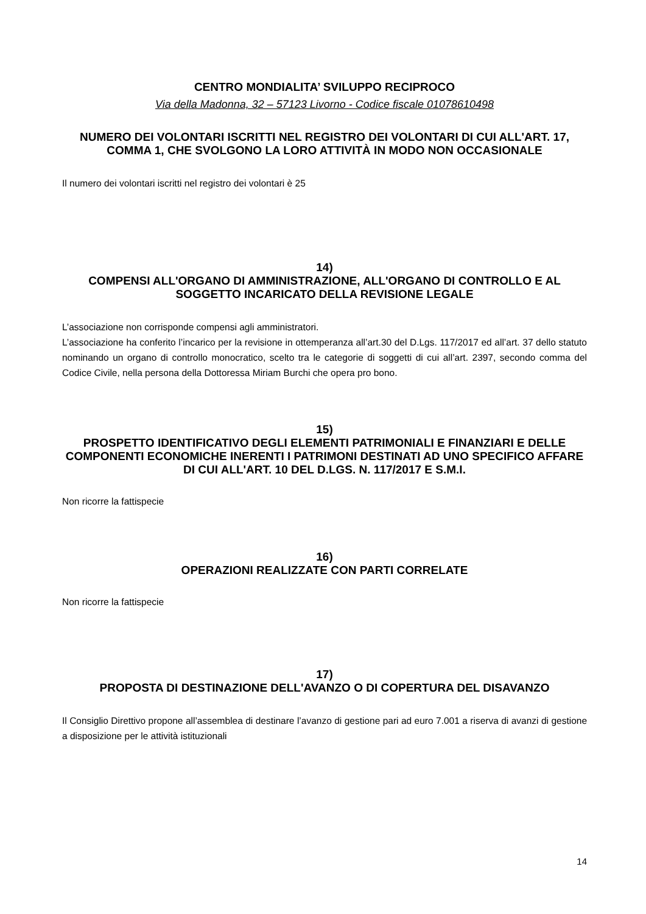CENTRO MONDIALITA’ SVILUPPO RECIPROCO
Via della Madonna, 32 – 57123 Livorno - Codice fiscale 01078610498
NUMERO DEI VOLONTARI ISCRITTI NEL REGISTRO DEI VOLONTARI DI CUI ALL'ART. 17, COMMA 1, CHE SVOLGONO LA LORO ATTIVITÀ IN MODO NON OCCASIONALE
Il numero dei volontari iscritti nel registro dei volontari è 25
14)
COMPENSI ALL'ORGANO DI AMMINISTRAZIONE, ALL'ORGANO DI CONTROLLO E AL SOGGETTO INCARICATO DELLA REVISIONE LEGALE
L’associazione non corrisponde compensi agli amministratori.
L’associazione ha conferito l’incarico per la revisione in ottemperanza all’art.30 del D.Lgs. 117/2017 ed all’art. 37 dello statuto nominando un organo di controllo monocratico, scelto tra le categorie di soggetti di cui all’art. 2397, secondo comma del Codice Civile, nella persona della Dottoressa Miriam Burchi che opera pro bono.
15)
PROSPETTO IDENTIFICATIVO DEGLI ELEMENTI PATRIMONIALI E FINANZIARI E DELLE COMPONENTI ECONOMICHE INERENTI I PATRIMONI DESTINATI AD UNO SPECIFICO AFFARE DI CUI ALL'ART. 10 DEL D.LGS. N. 117/2017 E S.M.I.
Non ricorre la fattispecie
16)
OPERAZIONI REALIZZATE CON PARTI CORRELATE
Non ricorre la fattispecie
17)
PROPOSTA DI DESTINAZIONE DELL'AVANZO O DI COPERTURA DEL DISAVANZO
Il Consiglio Direttivo propone all’assemblea di destinare l’avanzo di gestione pari ad euro 7.001 a riserva di avanzi di gestione a disposizione per le attività istituzionali
14